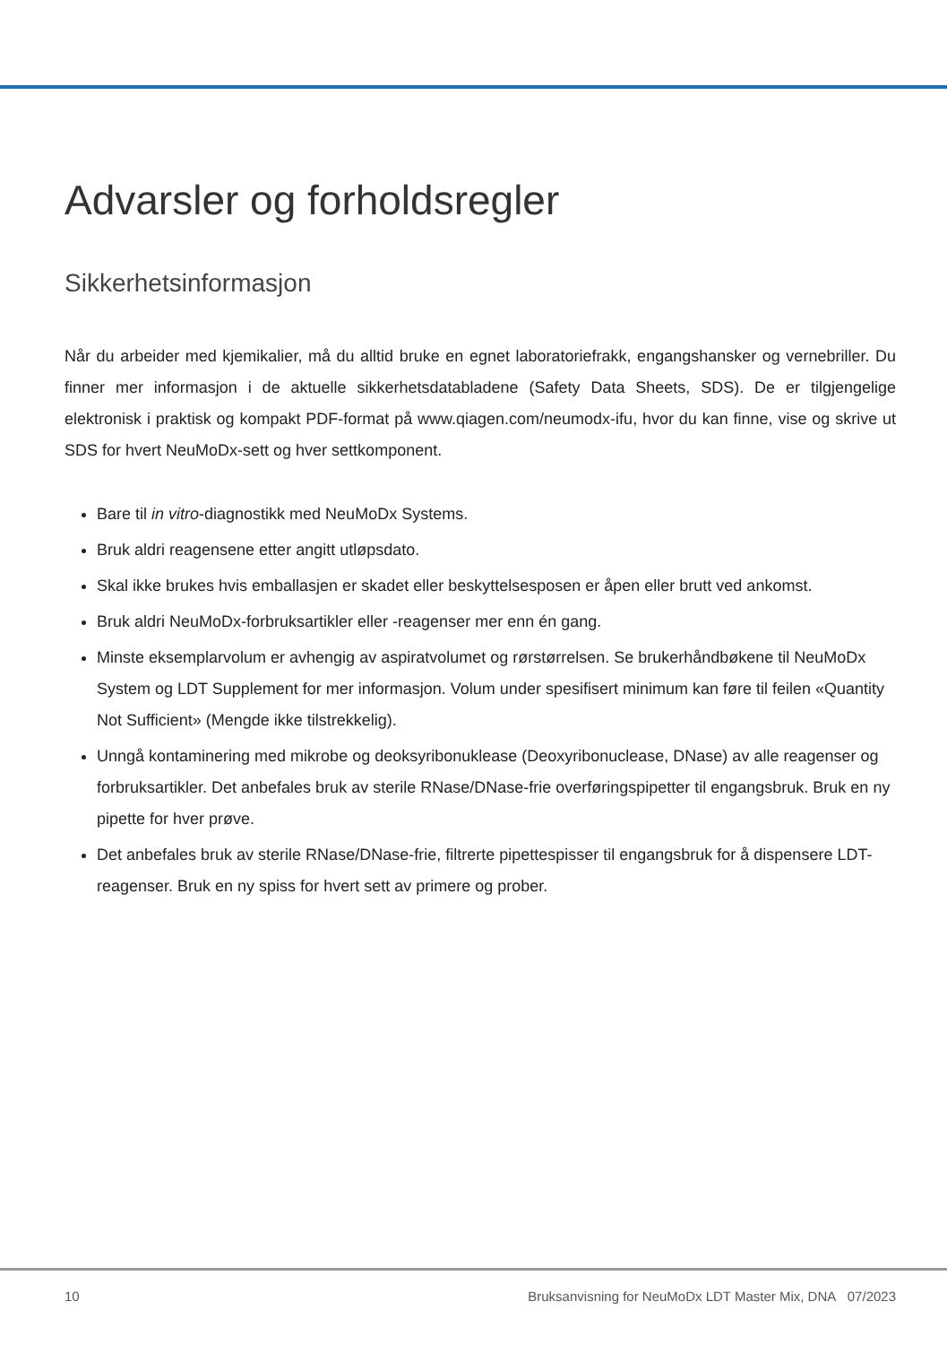Advarsler og forholdsregler
Sikkerhetsinformasjon
Når du arbeider med kjemikalier, må du alltid bruke en egnet laboratoriefrakk, engangshansker og vernebriller. Du finner mer informasjon i de aktuelle sikkerhetsdatabladene (Safety Data Sheets, SDS). De er tilgjengelige elektronisk i praktisk og kompakt PDF-format på www.qiagen.com/neumodx-ifu, hvor du kan finne, vise og skrive ut SDS for hvert NeuMoDx-sett og hver settkomponent.
Bare til in vitro-diagnostikk med NeuMoDx Systems.
Bruk aldri reagensene etter angitt utløpsdato.
Skal ikke brukes hvis emballasjen er skadet eller beskyttelsesposen er åpen eller brutt ved ankomst.
Bruk aldri NeuMoDx-forbruksartikler eller -reagenser mer enn én gang.
Minste eksemplarvolum er avhengig av aspiratvolumet og rørstørrelsen. Se brukerhåndbøkene til NeuMoDx System og LDT Supplement for mer informasjon. Volum under spesifisert minimum kan føre til feilen «Quantity Not Sufficient» (Mengde ikke tilstrekkelig).
Unngå kontaminering med mikrobe og deoksyribonuklease (Deoxyribonuclease, DNase) av alle reagenser og forbruksartikler. Det anbefales bruk av sterile RNase/DNase-frie overføringspipetter til engangsbruk. Bruk en ny pipette for hver prøve.
Det anbefales bruk av sterile RNase/DNase-frie, filtrerte pipettespisser til engangsbruk for å dispensere LDT-reagenser. Bruk en ny spiss for hvert sett av primere og prober.
10 Bruksanvisning for NeuMoDx LDT Master Mix, DNA 07/2023